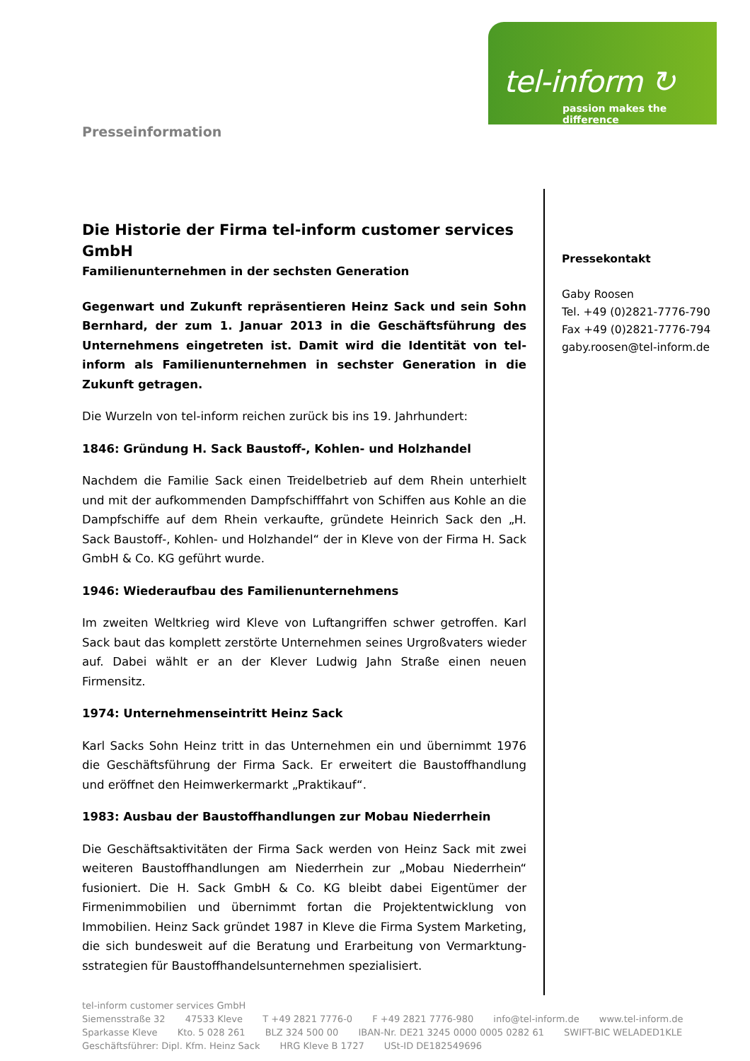tel-inform ↻
passion makes the difference
Presseinformation
Die Historie der Firma tel-inform customer services GmbH
Familienunternehmen in der sechsten Generation
Gegenwart und Zukunft repräsentieren Heinz Sack und sein Sohn Bernhard, der zum 1. Januar 2013 in die Geschäftsführung des Unternehmens eingetreten ist. Damit wird die Identität von tel-inform als Familienunternehmen in sechster Generation in die Zukunft getragen.
Die Wurzeln von tel-inform reichen zurück bis ins 19. Jahrhundert:
1846: Gründung H. Sack Baustoff-, Kohlen- und Holzhandel
Nachdem die Familie Sack einen Treidelbetrieb auf dem Rhein unterhielt und mit der aufkommenden Dampfschifffahrt von Schiffen aus Kohle an die Dampfschiffe auf dem Rhein verkaufte, gründete Heinrich Sack den „H. Sack Baustoff-, Kohlen- und Holzhandel“ der in Kleve von der Firma H. Sack GmbH & Co. KG geführt wurde.
1946: Wiederaufbau des Familienunternehmens
Im zweiten Weltkrieg wird Kleve von Luftangriffen schwer getroffen. Karl Sack baut das komplett zerstörte Unternehmen seines Urgroßvaters wieder auf. Dabei wählt er an der Klever Ludwig Jahn Straße einen neuen Firmensitz.
1974: Unternehmenseintritt Heinz Sack
Karl Sacks Sohn Heinz tritt in das Unternehmen ein und übernimmt 1976 die Geschäftsführung der Firma Sack. Er erweitert die Baustoffhandlung und eröffnet den Heimwerkermarkt „Praktikauf“.
1983: Ausbau der Baustoffhandlungen zur Mobau Niederrhein
Die Geschäftsaktivitäten der Firma Sack werden von Heinz Sack mit zwei weiteren Baustoffhandlungen am Niederrhein zur „Mobau Niederrhein“ fusioniert. Die H. Sack GmbH & Co. KG bleibt dabei Eigentümer der Firmenimmobilien und übernimmt fortan die Projektentwicklung von Immobilien. Heinz Sack gründet 1987 in Kleve die Firma System Marketing, die sich bundesweit auf die Beratung und Erarbeitung von Vermarktung-sstrategien für Baustoffhandelsunternehmen spezialisiert.
Pressekontakt
Gaby Roosen
Tel. +49 (0)2821-7776-790
Fax +49 (0)2821-7776-794
gaby.roosen@tel-inform.de
tel-inform customer services GmbH
Siemensstraße 32 47533 Kleve T +49 2821 7776-0 F +49 2821 7776-980 info@tel-inform.de www.tel-inform.de
Sparkasse Kleve Kto. 5 028 261 BLZ 324 500 00 IBAN-Nr. DE21 3245 0000 0005 0282 61 SWIFT-BIC WELADED1KLE
Geschäftsführer: Dipl. Kfm. Heinz Sack HRG Kleve B 1727 USt-ID DE182549696